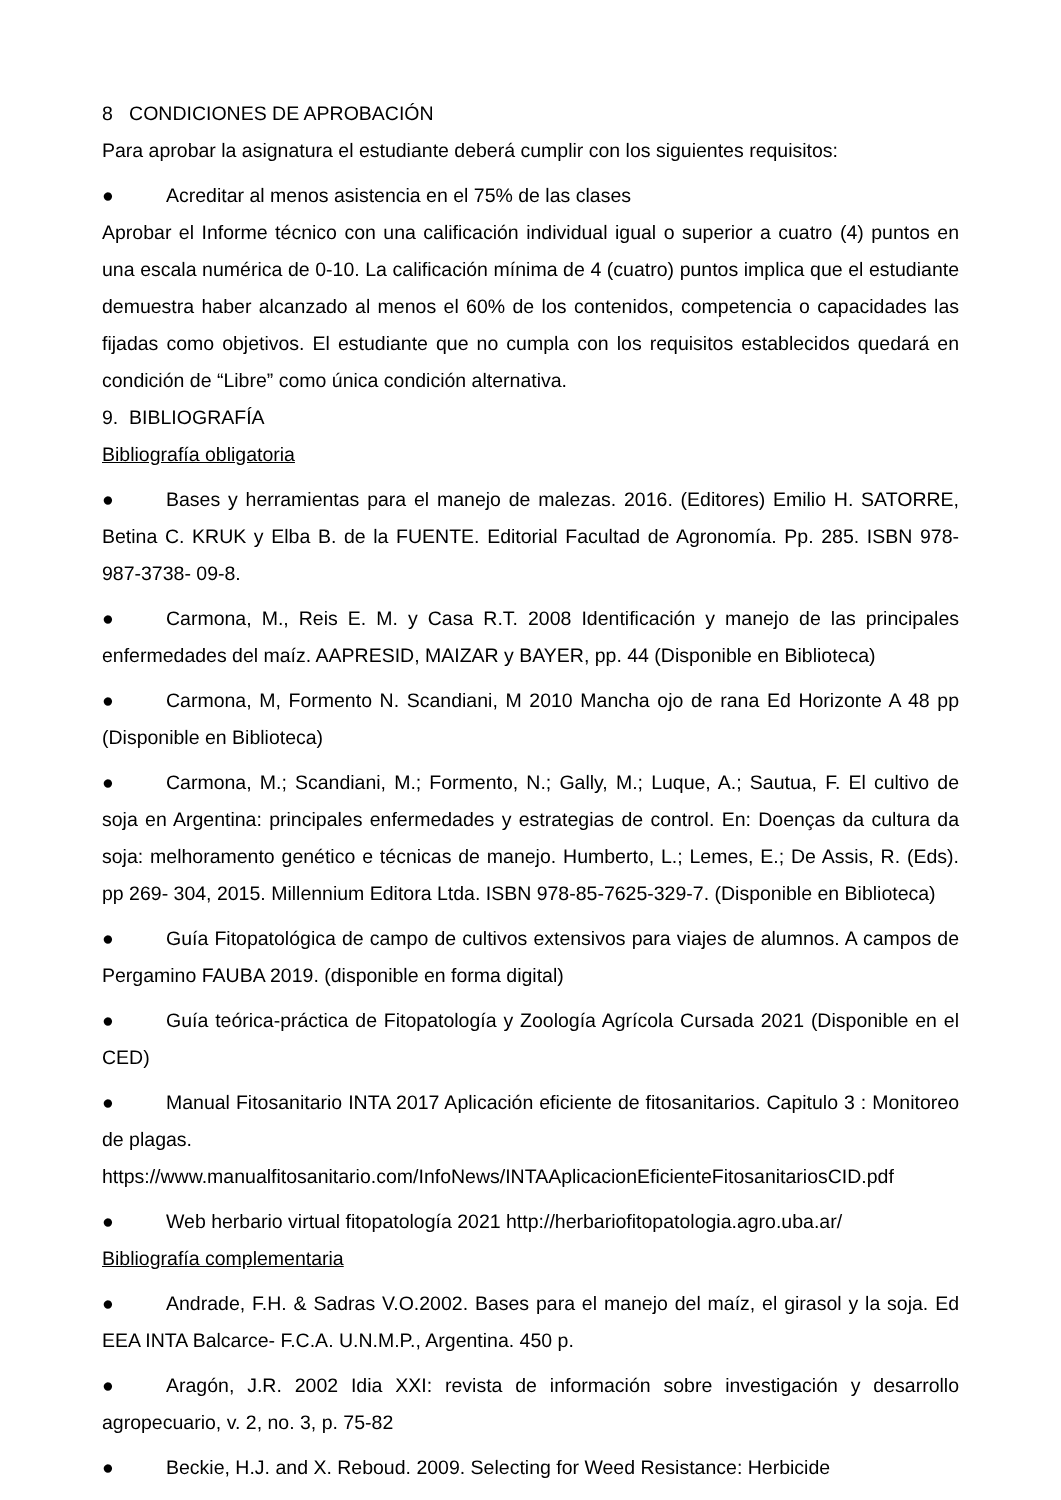8 CONDICIONES DE APROBACIÓN
Para aprobar la asignatura el estudiante deberá cumplir con los siguientes requisitos:
● Acreditar al menos asistencia en el 75% de las clases
Aprobar el Informe técnico con una calificación individual igual o superior a cuatro (4) puntos en una escala numérica de 0-10. La calificación mínima de 4 (cuatro) puntos implica que el estudiante demuestra haber alcanzado al menos el 60% de los contenidos, competencia o capacidades las fijadas como objetivos. El estudiante que no cumpla con los requisitos establecidos quedará en condición de “Libre” como única condición alternativa.
9. BIBLIOGRAFÍA
Bibliografía obligatoria
● Bases y herramientas para el manejo de malezas. 2016. (Editores) Emilio H. SATORRE, Betina C. KRUK y Elba B. de la FUENTE. Editorial Facultad de Agronomía. Pp. 285. ISBN 978-987-3738- 09-8.
● Carmona, M., Reis E. M. y Casa R.T. 2008 Identificación y manejo de las principales enfermedades del maíz. AAPRESID, MAIZAR y BAYER, pp. 44 (Disponible en Biblioteca)
● Carmona, M, Formento N. Scandiani, M 2010 Mancha ojo de rana Ed Horizonte A 48 pp (Disponible en Biblioteca)
● Carmona, M.; Scandiani, M.; Formento, N.; Gally, M.; Luque, A.; Sautua, F. El cultivo de soja en Argentina: principales enfermedades y estrategias de control. En: Doenças da cultura da soja: melhoramento genético e técnicas de manejo. Humberto, L.; Lemes, E.; De Assis, R. (Eds). pp 269- 304, 2015. Millennium Editora Ltda. ISBN 978-85-7625-329-7. (Disponible en Biblioteca)
● Guía Fitopatológica de campo de cultivos extensivos para viajes de alumnos. A campos de Pergamino FAUBA 2019. (disponible en forma digital)
● Guía teórica-práctica de Fitopatología y Zoología Agrícola Cursada 2021 (Disponible en el CED)
● Manual Fitosanitario INTA 2017 Aplicación eficiente de fitosanitarios. Capitulo 3 : Monitoreo de plagas.
https://www.manualfitosanitario.com/InfoNews/INTAAplicacionEficienteFitosanitariosCID.pdf
● Web herbario virtual fitopatología 2021 http://herbariofitopatologia.agro.uba.ar/
Bibliografía complementaria
● Andrade, F.H. & Sadras V.O.2002. Bases para el manejo del maíz, el girasol y la soja. Ed EEA INTA Balcarce- F.C.A. U.N.M.P., Argentina. 450 p.
● Aragón, J.R. 2002 Idia XXI: revista de información sobre investigación y desarrollo agropecuario, v. 2, no. 3, p. 75-82
● Beckie, H.J. and X. Reboud. 2009. Selecting for Weed Resistance: Herbicide